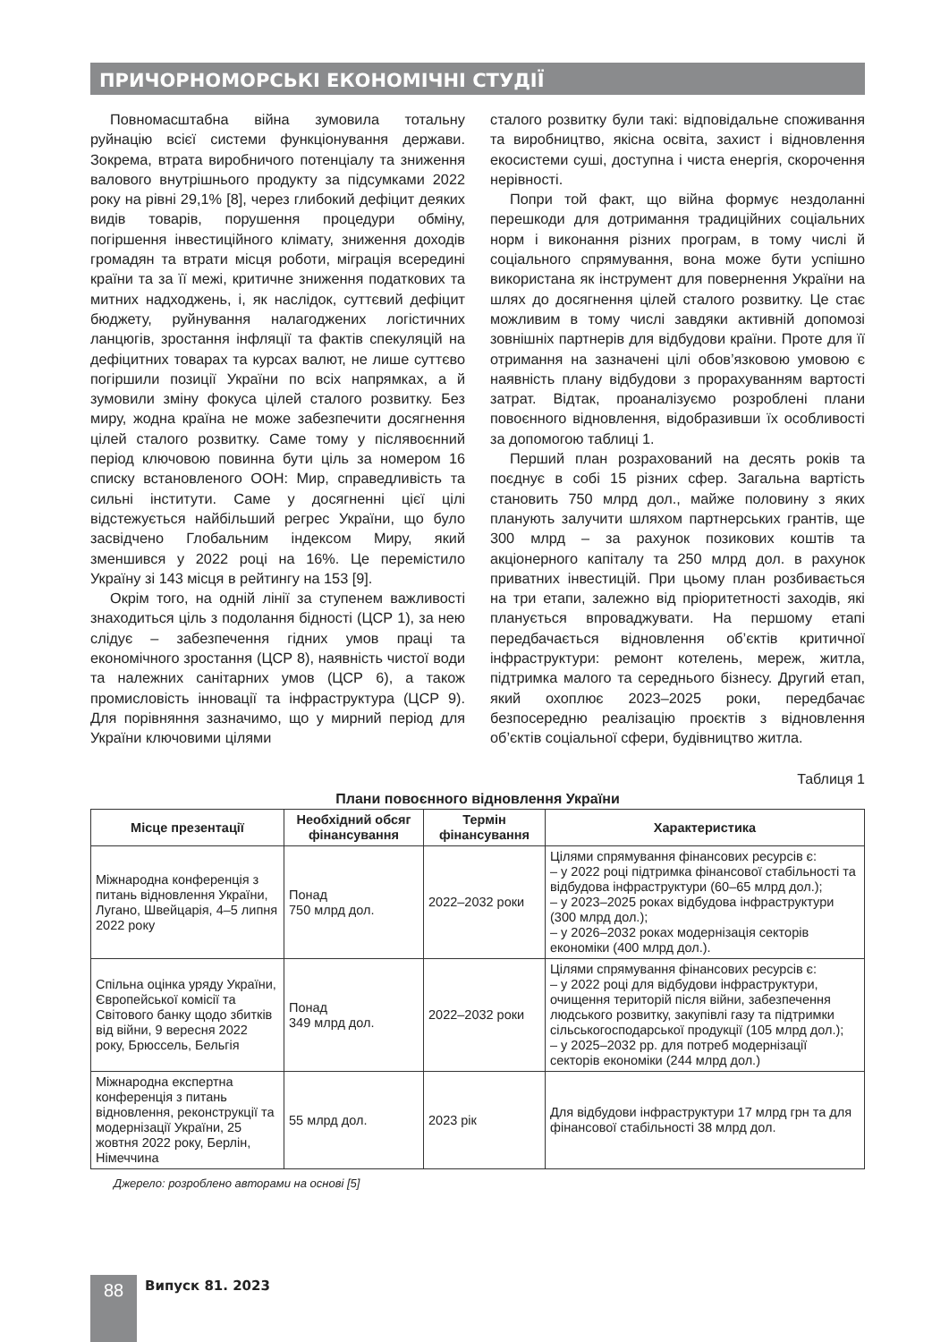ПРИЧОРНОМОРСЬКІ ЕКОНОМІЧНІ СТУДІЇ
Повномасштабна війна зумовила тотальну руйнацію всієї системи функціонування держави. Зокрема, втрата виробничого потенціалу та зниження валового внутрішнього продукту за підсумками 2022 року на рівні 29,1% [8], через глибокий дефіцит деяких видів товарів, порушення процедури обміну, погіршення інвестиційного клімату, зниження доходів громадян та втрати місця роботи, міграція всередині країни та за її межі, критичне зниження податкових та митних надходжень, і, як наслідок, суттєвий дефіцит бюджету, руйнування налагоджених логістичних ланцюгів, зростання інфляції та фактів спекуляцій на дефіцитних товарах та курсах валют, не лише суттєво погіршили позиції України по всіх напрямках, а й зумовили зміну фокуса цілей сталого розвитку. Без миру, жодна країна не може забезпечити досягнення цілей сталого розвитку. Саме тому у післявоєнний період ключовою повинна бути ціль за номером 16 списку встановленого ООН: Мир, справедливість та сильні інститути. Саме у досягненні цієї цілі відстежується найбільший регрес України, що було засвідчено Глобальним індексом Миру, який зменшився у 2022 році на 16%. Це перемістило Україну зі 143 місця в рейтингу на 153 [9].
Окрім того, на одній лінії за ступенем важливості знаходиться ціль з подолання бідності (ЦСР 1), за нею слідує – забезпечення гідних умов праці та економічного зростання (ЦСР 8), наявність чистої води та належних санітарних умов (ЦСР 6), а також промисловість інновації та інфраструктура (ЦСР 9). Для порівняння зазначимо, що у мирний період для України ключовими цілями
сталого розвитку були такі: відповідальне споживання та виробництво, якісна освіта, захист і відновлення екосистеми суші, доступна і чиста енергія, скорочення нерівності.
Попри той факт, що війна формує нездоланні перешкоди для дотримання традиційних соціальних норм і виконання різних програм, в тому числі й соціального спрямування, вона може бути успішно використана як інструмент для повернення України на шлях до досягнення цілей сталого розвитку. Це стає можливим в тому числі завдяки активній допомозі зовнішніх партнерів для відбудови країни. Проте для її отримання на зазначені цілі обов’язковою умовою є наявність плану відбудови з прорахуванням вартості затрат. Відтак, проаналізуємо розроблені плани повоєнного відновлення, відобразивши їх особливості за допомогою таблиці 1.
Перший план розрахований на десять років та поєднує в собі 15 різних сфер. Загальна вартість становить 750 млрд дол., майже половину з яких планують залучити шляхом партнерських грантів, ще 300 млрд – за рахунок позикових коштів та акціонерного капіталу та 250 млрд дол. в рахунок приватних інвестицій. При цьому план розбивається на три етапи, залежно від пріоритетності заходів, які планується впроваджувати. На першому етапі передбачається відновлення об’єктів критичної інфраструктури: ремонт котелень, мереж, житла, підтримка малого та середнього бізнесу. Другий етап, який охоплює 2023–2025 роки, передбачає безпосередню реалізацію проєктів з відновлення об’єктів соціальної сфери, будівництво житла.
Таблиця 1
Плани повоєнного відновлення України
| Місце презентації | Необхідний обсяг фінансування | Термін фінансування | Характеристика |
| --- | --- | --- | --- |
| Міжнародна конференція з питань відновлення України, Лугано, Швейцарія, 4–5 липня 2022 року | Понад 750 млрд дол. | 2022–2032 роки | Цілями спрямування фінансових ресурсів є: – у 2022 році підтримка фінансової стабільності та відбудова інфраструктури (60–65 млрд дол.); – у 2023–2025 роках відбудова інфраструктури (300 млрд дол.); – у 2026–2032 роках модернізація секторів економіки (400 млрд дол.). |
| Спільна оцінка уряду України, Європейської комісії та Світового банку щодо збитків від війни, 9 вересня 2022 року, Брюссель, Бельгія | Понад 349 млрд дол. | 2022–2032 роки | Цілями спрямування фінансових ресурсів є: – у 2022 році для відбудови інфраструктури, очищення територій після війни, забезпечення людського розвитку, закупівлі газу та підтримки сільськогосподарської продукції (105 млрд дол.); – у 2025–2032 рр. для потреб модернізації секторів економіки (244 млрд дол.) |
| Міжнародна експертна конференція з питань відновлення, реконструкції та модернізації України, 25 жовтня 2022 року, Берлін, Німеччина | 55 млрд дол. | 2023 рік | Для відбудови інфраструктури 17 млрд грн та для фінансової стабільності 38 млрд дол. |
Джерело: розроблено авторами на основі [5]
88 Випуск 81. 2023